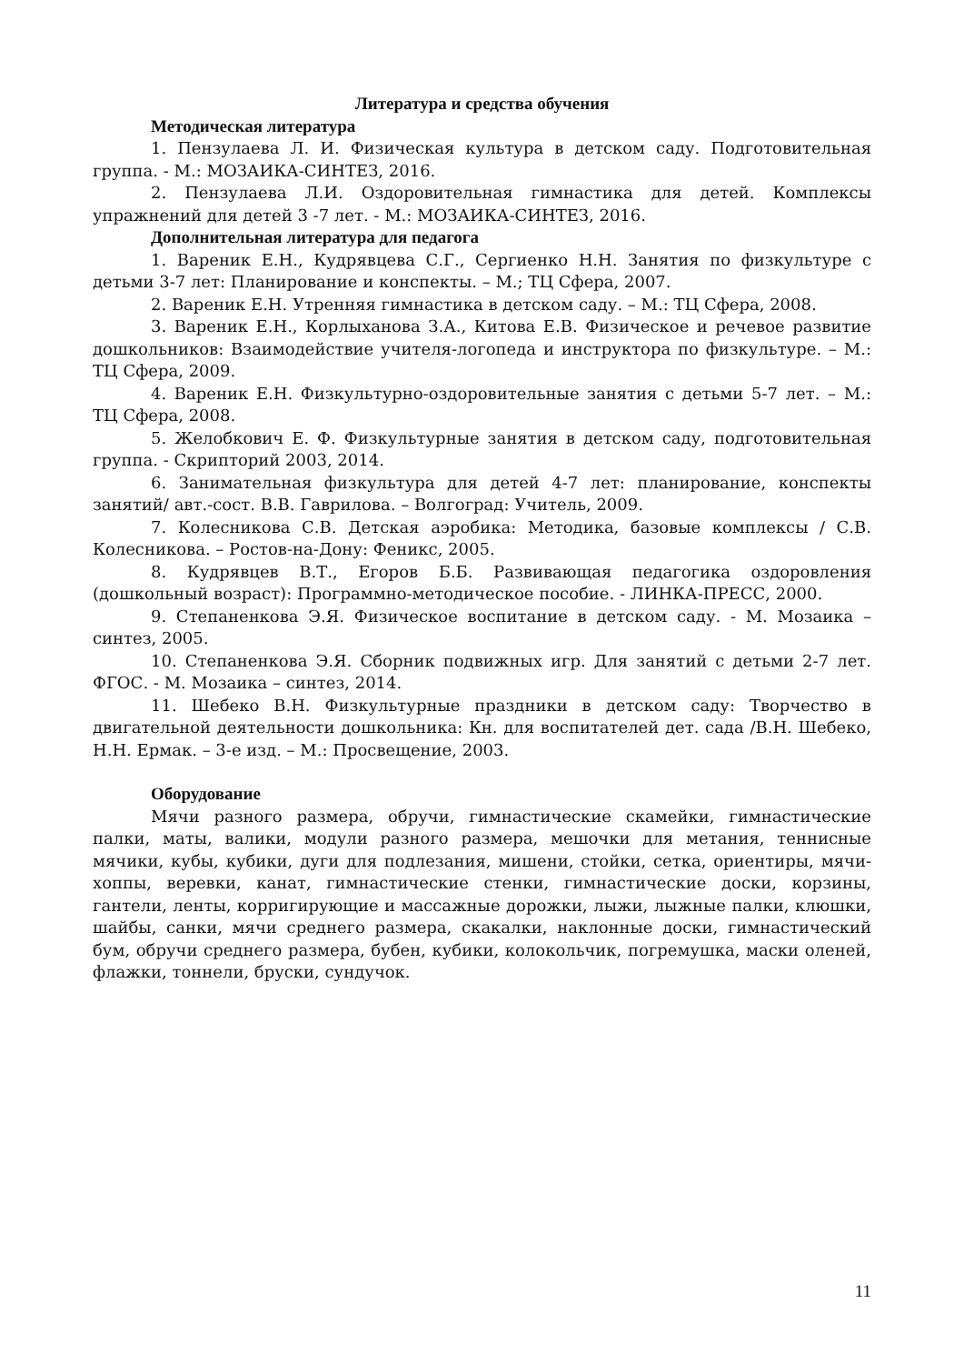Литература и средства обучения
Методическая литература
1. Пензулаева Л. И. Физическая культура в детском саду. Подготовительная группа. - М.: МОЗАИКА-СИНТЕЗ, 2016.
2. Пензулаева Л.И. Оздоровительная гимнастика для детей. Комплексы упражнений для детей 3 -7 лет. - М.: МОЗАИКА-СИНТЕЗ, 2016.
Дополнительная литература для педагога
1. Вареник Е.Н., Кудрявцева С.Г., Сергиенко Н.Н. Занятия по физкультуре с детьми 3-7 лет: Планирование и конспекты. – М.; ТЦ Сфера, 2007.
2. Вареник Е.Н. Утренняя гимнастика в детском саду. – М.: ТЦ Сфера, 2008.
3. Вареник Е.Н., Корлыханова З.А., Китова Е.В. Физическое и речевое развитие дошкольников: Взаимодействие учителя-логопеда и инструктора по физкультуре. – М.: ТЦ Сфера, 2009.
4. Вареник Е.Н. Физкультурно-оздоровительные занятия с детьми 5-7 лет. – М.: ТЦ Сфера, 2008.
5. Желобкович Е. Ф. Физкультурные занятия в детском саду, подготовительная группа. - Скрипторий 2003, 2014.
6. Занимательная физкультура для детей 4-7 лет: планирование, конспекты занятий/ авт.-сост. В.В. Гаврилова. – Волгоград: Учитель, 2009.
7. Колесникова С.В. Детская аэробика: Методика, базовые комплексы / С.В. Колесникова. – Ростов-на-Дону: Феникс, 2005.
8. Кудрявцев В.Т., Егоров Б.Б. Развивающая педагогика оздоровления (дошкольный возраст): Программно-методическое пособие. - ЛИНКА-ПРЕСС, 2000.
9. Степаненкова Э.Я. Физическое воспитание в детском саду. - М. Мозаика – синтез, 2005.
10. Степаненкова Э.Я. Сборник подвижных игр. Для занятий с детьми 2-7 лет. ФГОС. - М. Мозаика – синтез, 2014.
11. Шебеко В.Н. Физкультурные праздники в детском саду: Творчество в двигательной деятельности дошкольника: Кн. для воспитателей дет. сада /В.Н. Шебеко, Н.Н. Ермак. – 3-е изд. – М.: Просвещение, 2003.
Оборудование
Мячи разного размера, обручи, гимнастические скамейки, гимнастические палки, маты, валики, модули разного размера, мешочки для метания, теннисные мячики, кубы, кубики, дуги для подлезания, мишени, стойки, сетка, ориентиры, мячи-хоппы, веревки, канат, гимнастические стенки, гимнастические доски, корзины, гантели, ленты, корригирующие и массажные дорожки, лыжи, лыжные палки, клюшки, шайбы, санки, мячи среднего размера, скакалки, наклонные доски, гимнастический бум, обручи среднего размера, бубен, кубики, колокольчик, погремушка, маски оленей, флажки, тоннели, бруски, сундучок.
11